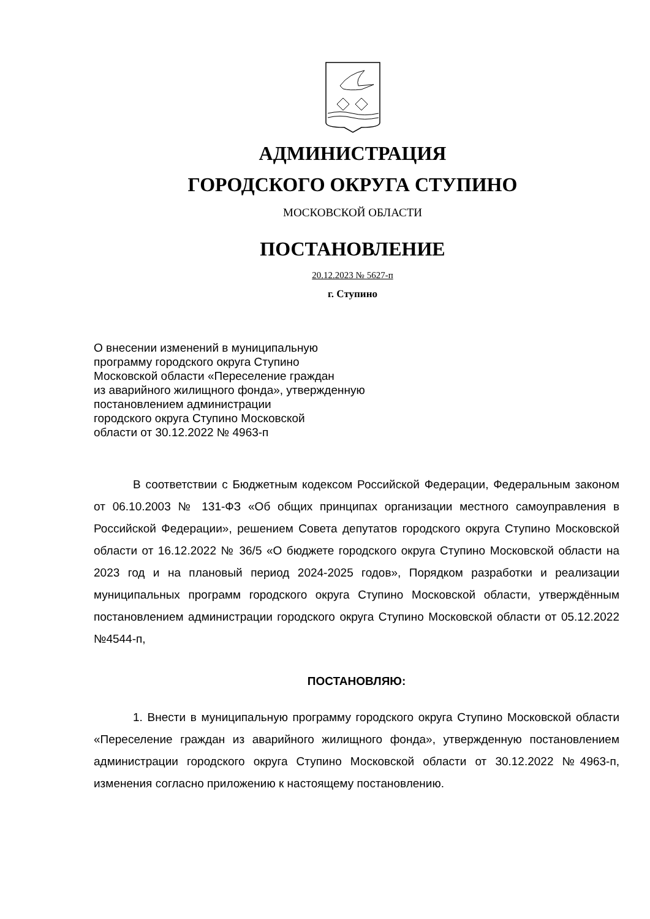АДМИНИСТРАЦИЯ
ГОРОДСКОГО ОКРУГА СТУПИНО
МОСКОВСКОЙ ОБЛАСТИ
ПОСТАНОВЛЕНИЕ
20.12.2023 № 5627-п
г. Ступино
О внесении изменений в муниципальную
программу городского округа Ступино
Московской области «Переселение граждан
из аварийного жилищного фонда», утвержденную
постановлением администрации
городского округа Ступино Московской
области от 30.12.2022 № 4963-п
В соответствии с Бюджетным кодексом Российской Федерации, Федеральным законом от 06.10.2003 № 131-ФЗ «Об общих принципах организации местного самоуправления в Российской Федерации», решением Совета депутатов городского округа Ступино Московской области от 16.12.2022 № 36/5 «О бюджете городского округа Ступино Московской области на 2023 год и на плановый период 2024-2025 годов», Порядком разработки и реализации муниципальных программ городского округа Ступино Московской области, утверждённым постановлением администрации городского округа Ступино Московской области от 05.12.2022 №4544-п,
ПОСТАНОВЛЯЮ:
1. Внести в муниципальную программу городского округа Ступино Московской области «Переселение граждан из аварийного жилищного фонда», утвержденную постановлением администрации городского округа Ступино Московской области от 30.12.2022 №4963-п, изменения согласно приложению к настоящему постановлению.